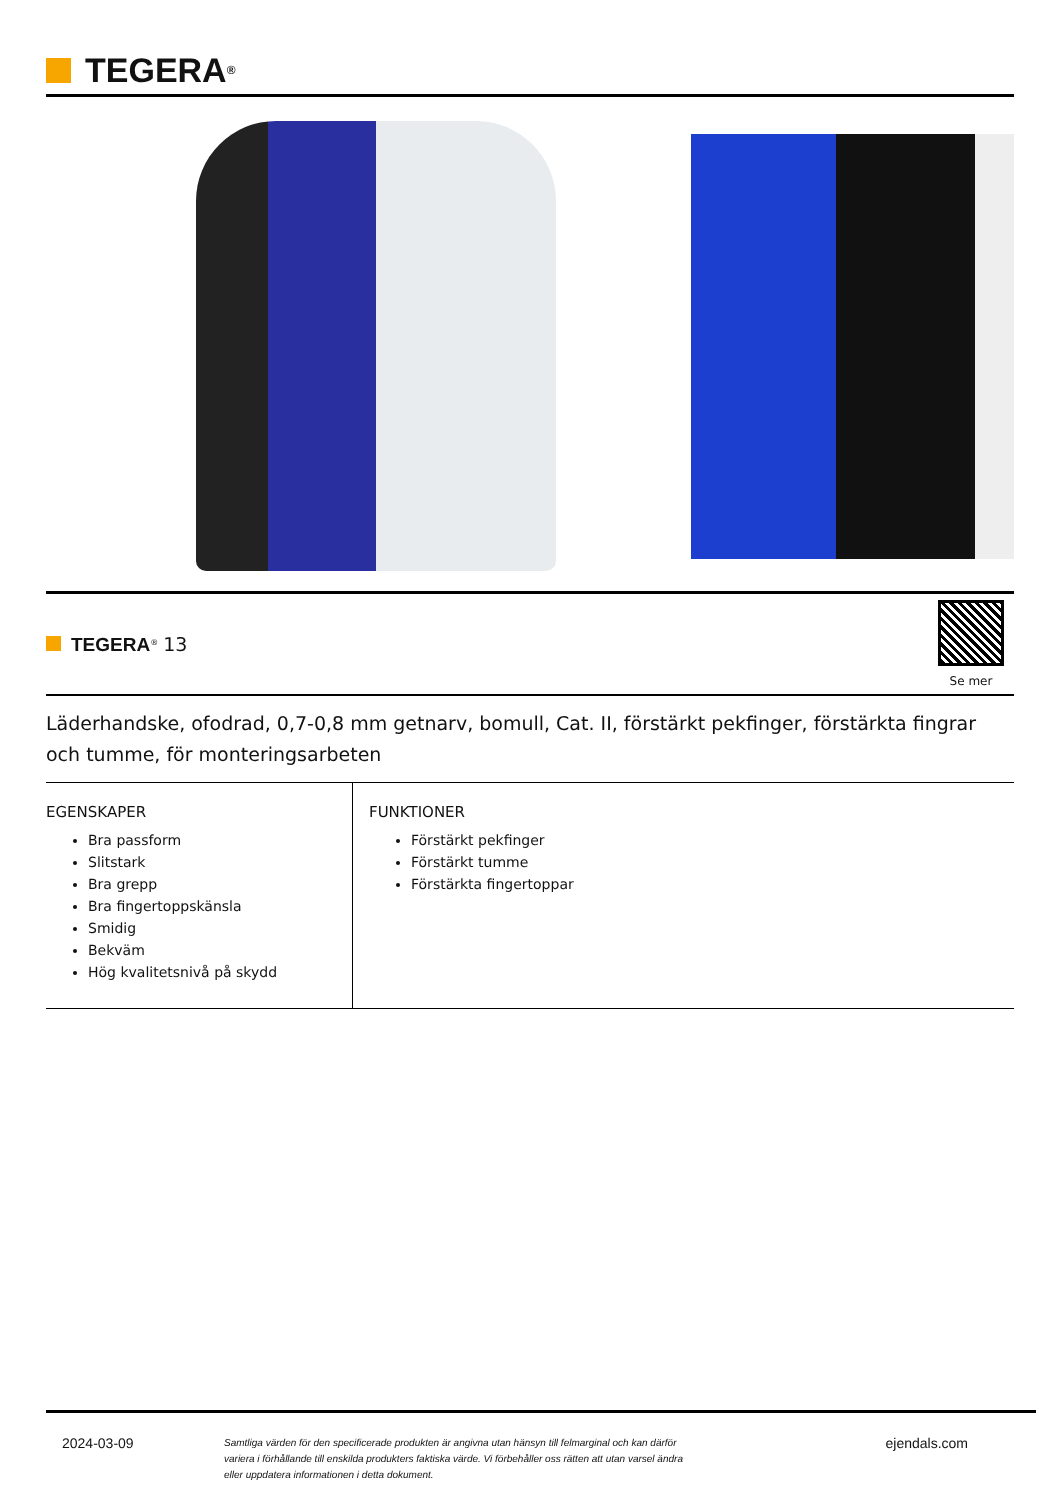TEGERA<sup>®</sup>
TEGERA<sup>®</sup> 13
Se mer
Läderhandske, ofodrad, 0,7-0,8 mm getnarv, bomull, Cat. II, förstärkt pekfinger, förstärkta fingrar och tumme, för monteringsarbeten
EGENSKAPER
Bra passform
Slitstark
Bra grepp
Bra fingertoppskänsla
Smidig
Bekväm
Hög kvalitetsnivå på skydd
FUNKTIONER
Förstärkt pekfinger
Förstärkt tumme
Förstärkta fingertoppar
2024-03-09
Samtliga värden för den specificerade produkten är angivna utan hänsyn till felmarginal och kan därför variera i förhållande till enskilda produkters faktiska värde. Vi förbehåller oss rätten att utan varsel ändra eller uppdatera informationen i detta dokument.
ejendals.com